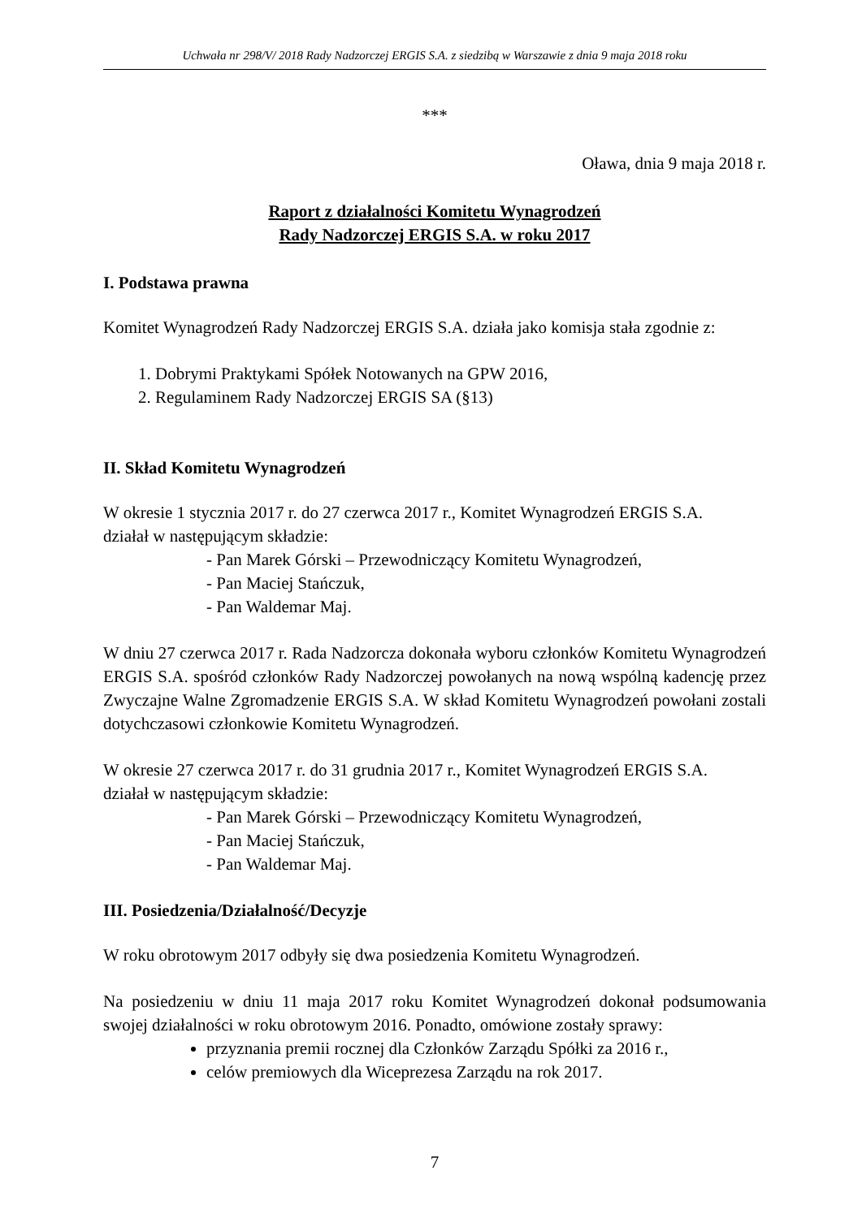Uchwała nr 298/V/ 2018 Rady Nadzorczej ERGIS S.A. z siedzibą w Warszawie z dnia 9 maja 2018 roku
***
Oława, dnia 9 maja 2018 r.
Raport z działalności Komitetu Wynagrodzeń
Rady Nadzorczej ERGIS S.A. w roku 2017
I. Podstawa prawna
Komitet Wynagrodzeń Rady Nadzorczej ERGIS S.A. działa jako komisja stała zgodnie z:
1. Dobrymi Praktykami Spółek Notowanych na GPW 2016,
2. Regulaminem Rady Nadzorczej ERGIS SA (§13)
II. Skład Komitetu Wynagrodzeń
W okresie 1 stycznia 2017 r. do 27 czerwca 2017 r., Komitet Wynagrodzeń ERGIS S.A.
działał w następującym składzie:
- Pan Marek Górski – Przewodniczący Komitetu Wynagrodzeń,
- Pan Maciej Stańczuk,
- Pan Waldemar Maj.
W dniu 27 czerwca 2017 r. Rada Nadzorcza dokonała wyboru członków Komitetu Wynagrodzeń ERGIS S.A. spośród członków Rady Nadzorczej powołanych na nową wspólną kadencję przez Zwyczajne Walne Zgromadzenie ERGIS S.A. W skład Komitetu Wynagrodzeń powołani zostali dotychczasowi członkowie Komitetu Wynagrodzeń.
W okresie 27 czerwca 2017 r. do 31 grudnia 2017 r., Komitet Wynagrodzeń ERGIS S.A.
działał w następującym składzie:
- Pan Marek Górski – Przewodniczący Komitetu Wynagrodzeń,
- Pan Maciej Stańczuk,
- Pan Waldemar Maj.
III. Posiedzenia/Działalność/Decyzje
W roku obrotowym 2017 odbyły się dwa posiedzenia Komitetu Wynagrodzeń.
Na posiedzeniu w dniu 11 maja 2017 roku Komitet Wynagrodzeń dokonał podsumowania swojej działalności w roku obrotowym 2016. Ponadto, omówione zostały sprawy:
przyznania premii rocznej dla Członków Zarządu Spółki za 2016 r.,
celów premiowych dla Wiceprezesa Zarządu na rok 2017.
7